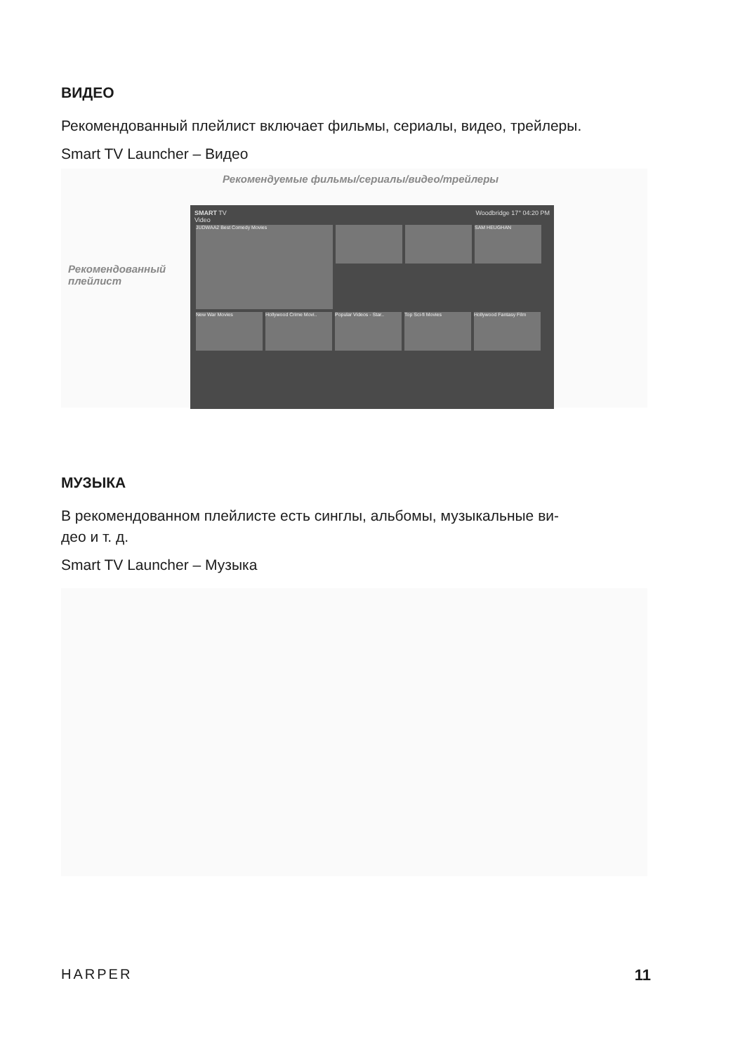ВИДЕО
Рекомендованный плейлист включает фильмы, сериалы, видео, трейлеры.
Smart TV Launcher – Видео
Рекомендуемые фильмы/сериалы/видео/трейлеры
Рекомендованный
плейлист
SMART TV Woodbridge 17° 04:20 PM
Video
JUDWAA2 Best Comedy Movies
SAM HEUGHAN
New War Movies Hollywood Crime Movi.. Popular Videos - Star.. Top Sci-fi Movies Hollywood Fantasy Film
МУЗЫКА
В рекомендованном плейлисте есть синглы, альбомы, музыкальные ви-
део и т. д.
Smart TV Launcher – Музыка
HARPER 11